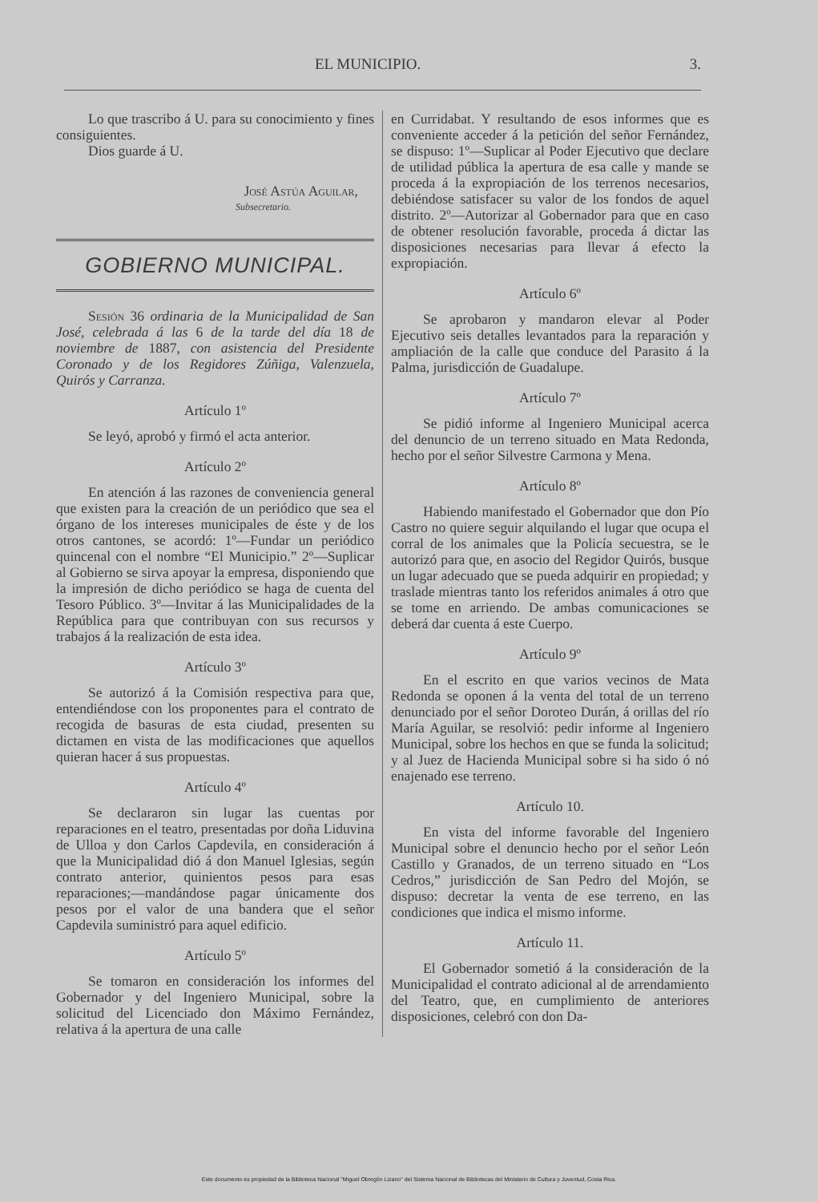EL MUNICIPIO. 3.
Lo que trascribo á U. para su conocimiento y fines consiguientes.
Dios guarde á U.
José Astúa Aguilar,
Subsecretario.
GOBIERNO MUNICIPAL.
Sesión 36 ordinaria de la Municipalidad de San José, celebrada á las 6 de la tarde del día 18 de noviembre de 1887, con asistencia del Presidente Coronado y de los Regidores Zúñiga, Valenzuela, Quirós y Carranza.
Artículo 1º
Se leyó, aprobó y firmó el acta anterior.
Artículo 2º
En atención á las razones de conveniencia general que existen para la creación de un periódico que sea el órgano de los intereses municipales de éste y de los otros cantones, se acordó: 1º—Fundar un periódico quincenal con el nombre “El Municipio.” 2º—Suplicar al Gobierno se sirva apoyar la empresa, disponiendo que la impresión de dicho periódico se haga de cuenta del Tesoro Público. 3º—Invitar á las Municipalidades de la República para que contribuyan con sus recursos y trabajos á la realización de esta idea.
Artículo 3º
Se autorizó á la Comisión respectiva para que, entendiéndose con los proponentes para el contrato de recogida de basuras de esta ciudad, presenten su dictamen en vista de las modificaciones que aquellos quieran hacer á sus propuestas.
Artículo 4º
Se declararon sin lugar las cuentas por reparaciones en el teatro, presentadas por doña Liduvina de Ulloa y don Carlos Capdevila, en consideración á que la Municipalidad dió á don Manuel Iglesias, según contrato anterior, quinientos pesos para esas reparaciones;—mandándose pagar únicamente dos pesos por el valor de una bandera que el señor Capdevila suministró para aquel edificio.
Artículo 5º
Se tomaron en consideración los informes del Gobernador y del Ingeniero Municipal, sobre la solicitud del Licenciado don Máximo Fernández, relativa á la apertura de una calle
en Curridabat. Y resultando de esos informes que es conveniente acceder á la petición del señor Fernández, se dispuso: 1º—Suplicar al Poder Ejecutivo que declare de utilidad pública la apertura de esa calle y mande se proceda á la expropiación de los terrenos necesarios, debiéndose satisfacer su valor de los fondos de aquel distrito. 2º—Autorizar al Gobernador para que en caso de obtener resolución favorable, proceda á dictar las disposiciones necesarias para llevar á efecto la expropiación.
Artículo 6º
Se aprobaron y mandaron elevar al Poder Ejecutivo seis detalles levantados para la reparación y ampliación de la calle que conduce del Parasito á la Palma, jurisdicción de Guadalupe.
Artículo 7º
Se pidió informe al Ingeniero Municipal acerca del denuncio de un terreno situado en Mata Redonda, hecho por el señor Silvestre Carmona y Mena.
Artículo 8º
Habiendo manifestado el Gobernador que don Pío Castro no quiere seguir alquilando el lugar que ocupa el corral de los animales que la Policía secuestra, se le autorizó para que, en asocio del Regidor Quirós, busque un lugar adecuado que se pueda adquirir en propiedad; y traslade mientras tanto los referidos animales á otro que se tome en arriendo. De ambas comunicaciones se deberá dar cuenta á este Cuerpo.
Artículo 9º
En el escrito en que varios vecinos de Mata Redonda se oponen á la venta del total de un terreno denunciado por el señor Doroteo Durán, á orillas del río María Aguilar, se resolvió: pedir informe al Ingeniero Municipal, sobre los hechos en que se funda la solicitud; y al Juez de Hacienda Municipal sobre si ha sido ó nó enajenado ese terreno.
Artículo 10.
En vista del informe favorable del Ingeniero Municipal sobre el denuncio hecho por el señor León Castillo y Granados, de un terreno situado en “Los Cedros,” jurisdicción de San Pedro del Mojón, se dispuso: decretar la venta de ese terreno, en las condiciones que indica el mismo informe.
Artículo 11.
El Gobernador sometió á la consideración de la Municipalidad el contrato adicional al de arrendamiento del Teatro, que, en cumplimiento de anteriores disposiciones, celebró con don Da-
Este documento es propiedad de la Biblioteca Nacional "Miguel Obregón Lizano" del Sistema Nacional de Bibliotecas del Ministerio de Cultura y Juventud, Costa Rica.